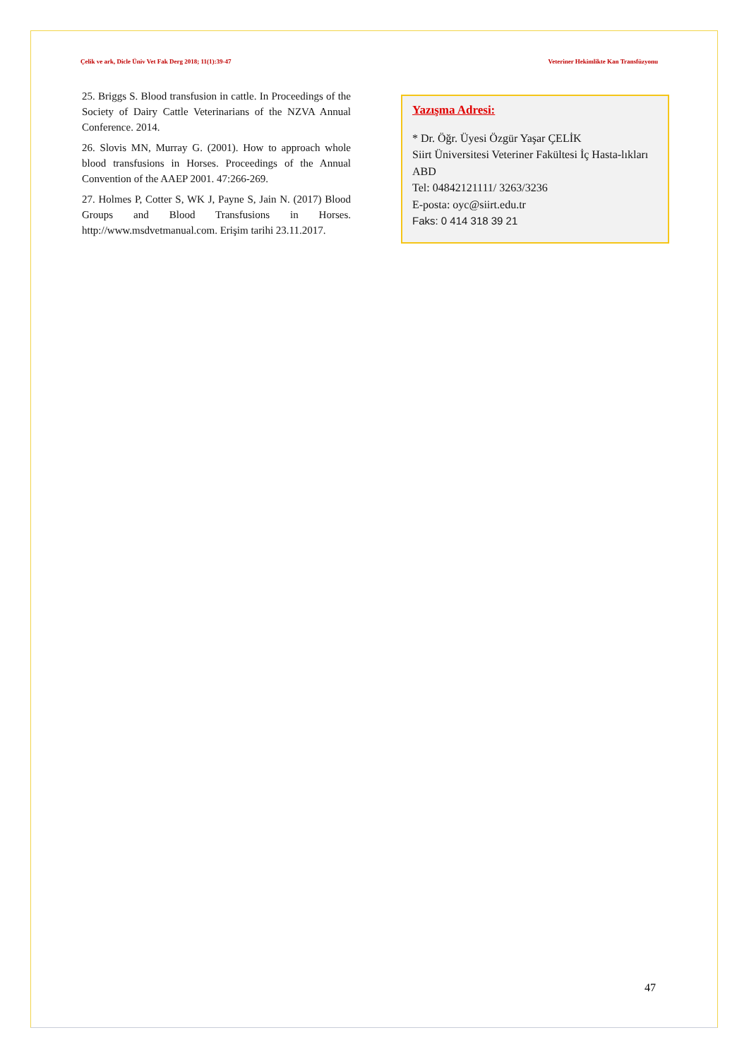Çelik ve ark, Dicle Üniv Vet Fak Derg 2018; 11(1):39-47 Veteriner Hekimlikte Kan Transfüzyonu
25. Briggs S. Blood transfusion in cattle. In Proceedings of the Society of Dairy Cattle Veterinarians of the NZVA Annual Conference. 2014.
26. Slovis MN, Murray G. (2001). How to approach whole blood transfusions in Horses. Proceedings of the Annual Convention of the AAEP 2001. 47:266-269.
27. Holmes P, Cotter S, WK J, Payne S, Jain N. (2017) Blood Groups and Blood Transfusions in Horses. http://www.msdvetmanual.com. Erişim tarihi 23.11.2017.
Yazışma Adresi:
* Dr. Öğr. Üyesi Özgür Yaşar ÇELİK
Siirt Üniversitesi Veteriner Fakültesi İç Hasta-lıkları ABD
Tel: 04842121111/ 3263/3236
E-posta: oyc@siirt.edu.tr
Faks: 0 414 318 39 21
47